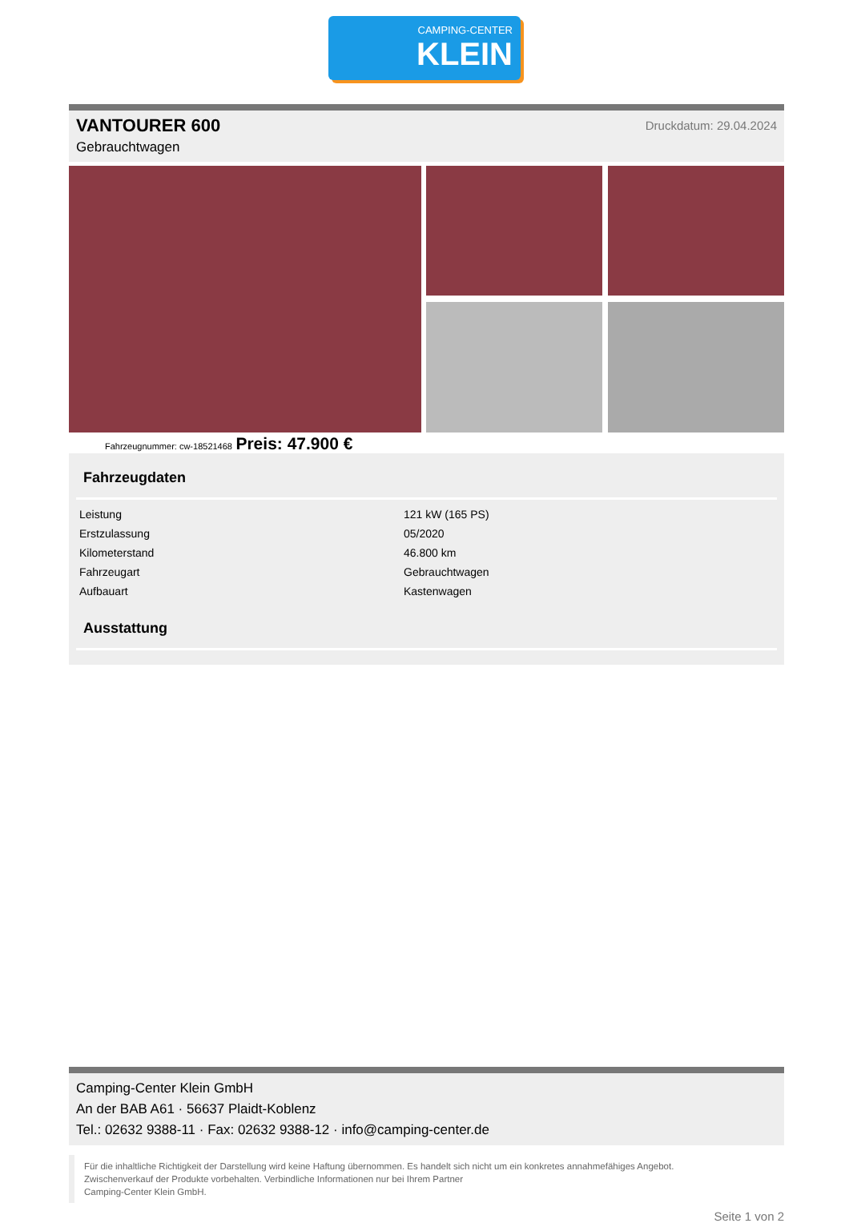CAMPING-CENTER
KLEIN
VANTOURER 600
Gebrauchtwagen
Druckdatum: 29.04.2024
Fahrzeugnummer: cw-18521468 Preis: 47.900 €
Fahrzeugdaten
| Leistung | 121 kW (165 PS) |
| Erstzulassung | 05/2020 |
| Kilometerstand | 46.800 km |
| Fahrzeugart | Gebrauchtwagen |
| Aufbauart | Kastenwagen |
Ausstattung
Camping-Center Klein GmbH
An der BAB A61 · 56637 Plaidt-Koblenz
Tel.: 02632 9388-11 · Fax: 02632 9388-12 · info@camping-center.de
Für die inhaltliche Richtigkeit der Darstellung wird keine Haftung übernommen. Es handelt sich nicht um ein konkretes annahmefähiges Angebot.
Zwischenverkauf der Produkte vorbehalten. Verbindliche Informationen nur bei Ihrem Partner
Camping-Center Klein GmbH.
Seite 1 von 2